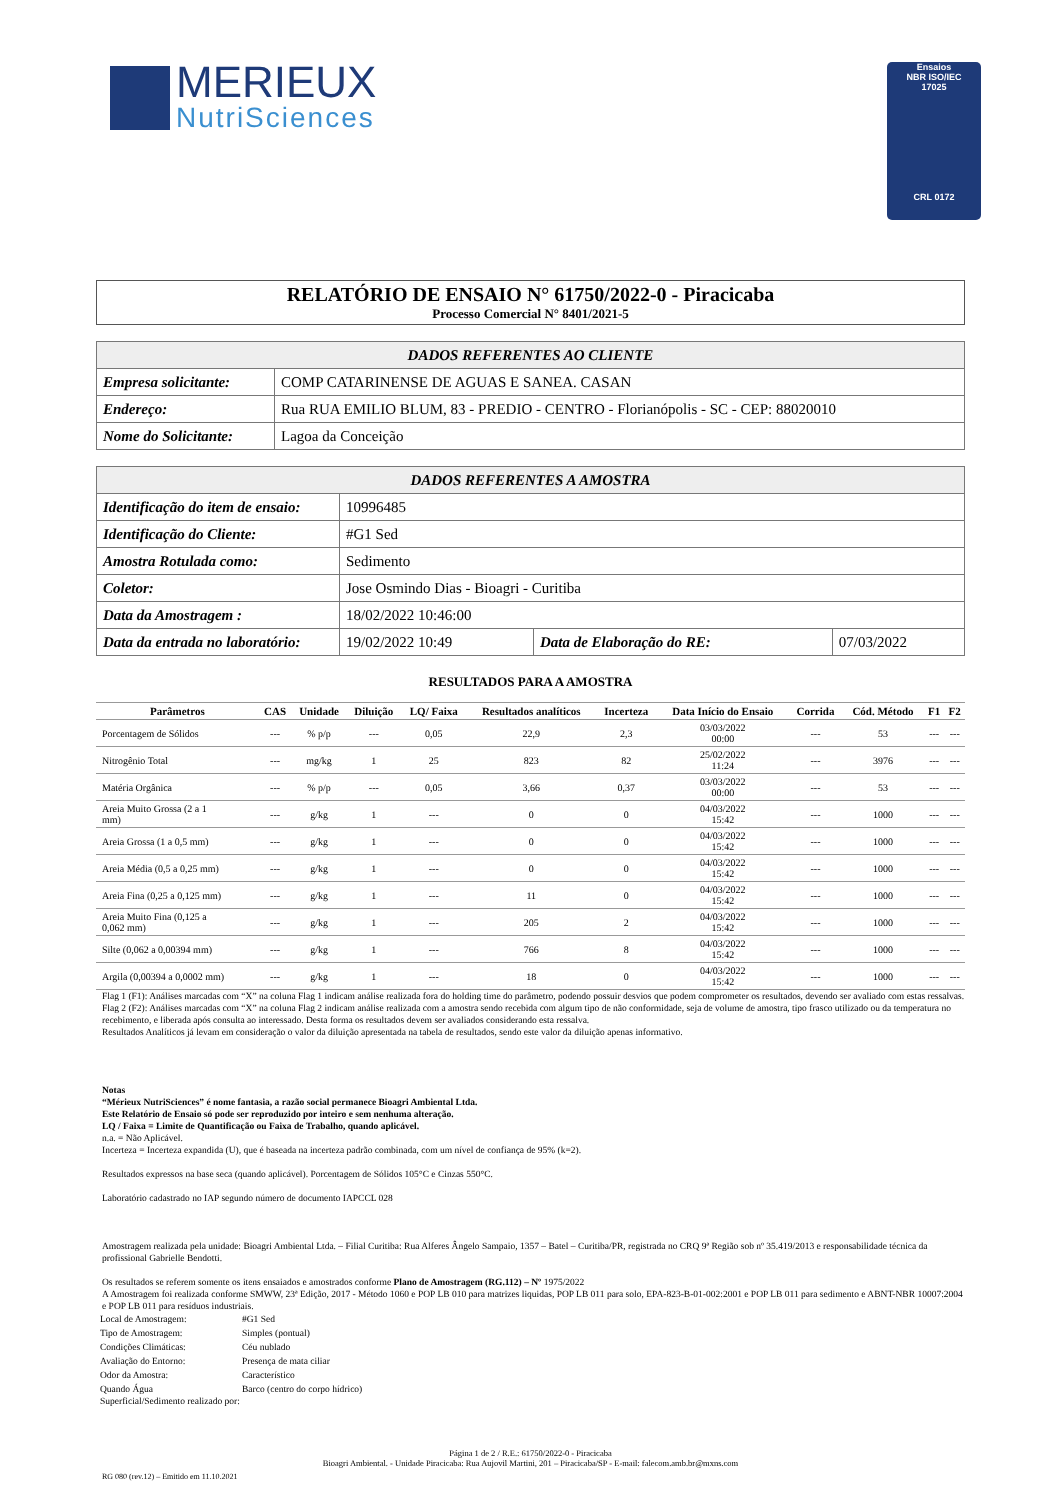MERIEUX
NutriSciences
Ensaios
NBR ISO/IEC
17025
CRL 0172
RELATÓRIO DE ENSAIO N° 61750/2022-0 - Piracicaba
Processo Comercial N° 8401/2021-5
| DADOS REFERENTES AO CLIENTE | |
| --- | --- |
| Empresa solicitante: | COMP CATARINENSE DE AGUAS E SANEA. CASAN |
| Endereço: | Rua RUA EMILIO BLUM, 83 - PREDIO - CENTRO - Florianópolis - SC - CEP: 88020010 |
| Nome do Solicitante: | Lagoa da Conceição |
| DADOS REFERENTES A AMOSTRA | | | |
| --- | --- | --- | --- |
| Identificação do item de ensaio: | 10996485 | | |
| Identificação do Cliente: | #G1 Sed | | |
| Amostra Rotulada como: | Sedimento | | |
| Coletor: | Jose Osmindo Dias - Bioagri - Curitiba | | |
| Data da Amostragem : | 18/02/2022 10:46:00 | | |
| Data da entrada no laboratório: | 19/02/2022 10:49 | Data de Elaboração do RE: | 07/03/2022 |
RESULTADOS PARA A AMOSTRA
| Parâmetros | CAS | Unidade | Diluição | LQ/ Faixa | Resultados analíticos | Incerteza | Data Início do Ensaio | Corrida | Cód. Método | F1 | F2 |
| --- | --- | --- | --- | --- | --- | --- | --- | --- | --- | --- | --- |
| Porcentagem de Sólidos | --- | % p/p | --- | 0,05 | 22,9 | 2,3 | 03/03/2022 00:00 | --- | 53 | --- | --- |
| Nitrogênio Total | --- | mg/kg | 1 | 25 | 823 | 82 | 25/02/2022 11:24 | --- | 3976 | --- | --- |
| Matéria Orgânica | --- | % p/p | --- | 0,05 | 3,66 | 0,37 | 03/03/2022 00:00 | --- | 53 | --- | --- |
| Areia Muito Grossa (2 a 1 mm) | --- | g/kg | 1 | --- | 0 | 0 | 04/03/2022 15:42 | --- | 1000 | --- | --- |
| Areia Grossa (1 a 0,5 mm) | --- | g/kg | 1 | --- | 0 | 0 | 04/03/2022 15:42 | --- | 1000 | --- | --- |
| Areia Média (0,5 a 0,25 mm) | --- | g/kg | 1 | --- | 0 | 0 | 04/03/2022 15:42 | --- | 1000 | --- | --- |
| Areia Fina (0,25 a 0,125 mm) | --- | g/kg | 1 | --- | 11 | 0 | 04/03/2022 15:42 | --- | 1000 | --- | --- |
| Areia Muito Fina (0,125 a 0,062 mm) | --- | g/kg | 1 | --- | 205 | 2 | 04/03/2022 15:42 | --- | 1000 | --- | --- |
| Silte (0,062 a 0,00394 mm) | --- | g/kg | 1 | --- | 766 | 8 | 04/03/2022 15:42 | --- | 1000 | --- | --- |
| Argila (0,00394 a 0,0002 mm) | --- | g/kg | 1 | --- | 18 | 0 | 04/03/2022 15:42 | --- | 1000 | --- | --- |
Flag 1 (F1): Análises marcadas com “X” na coluna Flag 1 indicam análise realizada fora do holding time do parâmetro, podendo possuir desvios que podem comprometer os resultados, devendo ser avaliado com estas ressalvas.
Flag 2 (F2): Análises marcadas com “X” na coluna Flag 2 indicam análise realizada com a amostra sendo recebida com algum tipo de não conformidade, seja de volume de amostra, tipo frasco utilizado ou da temperatura no recebimento, e liberada após consulta ao interessado. Desta forma os resultados devem ser avaliados considerando esta ressalva.
Resultados Analíticos já levam em consideração o valor da diluição apresentada na tabela de resultados, sendo este valor da diluição apenas informativo.
Notas
“Mérieux NutriSciences” é nome fantasia, a razão social permanece Bioagri Ambiental Ltda.
Este Relatório de Ensaio só pode ser reproduzido por inteiro e sem nenhuma alteração.
LQ / Faixa = Limite de Quantificação ou Faixa de Trabalho, quando aplicável.
n.a. = Não Aplicável.
Incerteza = Incerteza expandida (U), que é baseada na incerteza padrão combinada, com um nível de confiança de 95% (k=2).
Resultados expressos na base seca (quando aplicável). Porcentagem de Sólidos 105°C e Cinzas 550°C.
Laboratório cadastrado no IAP segundo número de documento IAPCCL 028
Amostragem realizada pela unidade: Bioagri Ambiental Ltda. – Filial Curitiba: Rua Alferes Ângelo Sampaio, 1357 – Batel – Curitiba/PR, registrada no CRQ 9ª Região sob nº 35.419/2013 e responsabilidade técnica da profissional Gabrielle Bendotti.
Os resultados se referem somente os itens ensaiados e amostrados conforme Plano de Amostragem (RG.112) – Nº 1975/2022
A Amostragem foi realizada conforme SMWW, 23ª Edição, 2017 - Método 1060 e POP LB 010 para matrizes liquidas, POP LB 011 para solo, EPA-823-B-01-002:2001 e POP LB 011 para sedimento e ABNT-NBR 10007:2004 e POP LB 011 para resíduos industriais.
| Local de Amostragem: | #G1 Sed |
| Tipo de Amostragem: | Simples (pontual) |
| Condições Climáticas: | Céu nublado |
| Avaliação do Entorno: | Presença de mata ciliar |
| Odor da Amostra: | Característico |
| Quando Água Superficial/Sedimento realizado por: | Barco (centro do corpo hídrico) |
Página 1 de 2 / R.E.: 61750/2022-0 - Piracicaba
Bioagri Ambiental. - Unidade Piracicaba: Rua Aujovil Martini, 201 – Piracicaba/SP - E-mail: falecom.amb.br@mxns.com
RG 080 (rev.12) – Emitido em 11.10.2021